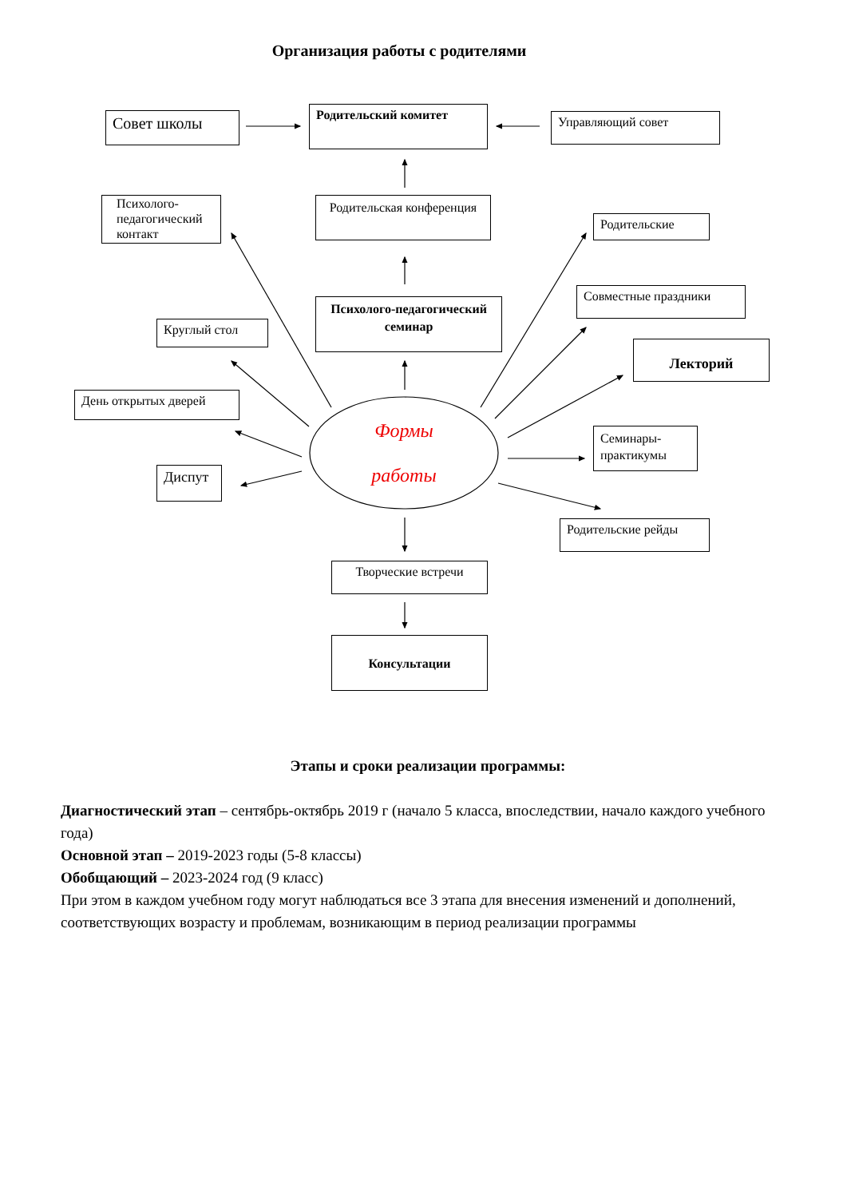Организация работы с родителями
Совет школы Родительский комитет Управляющий совет
Психолого-педагогический контакт
Родительская конференция
Родительские
Совместные праздники
Психолого-педагогический семинар
Круглый стол
Лекторий
День открытых дверей
Формы
работы
Семинары-практикумы
Диспут
Родительские рейды
Творческие встречи
Консультации
Этапы и сроки реализации программы:
Диагностический этап – сентябрь-октябрь 2019 г (начало 5 класса, впоследствии, начало каждого учебного года)
Основной этап – 2019-2023 годы (5-8 классы)
Обобщающий – 2023-2024 год (9 класс)
При этом в каждом учебном году могут наблюдаться все 3 этапа для внесения изменений и дополнений, соответствующих возрасту и проблемам, возникающим в период реализации программы